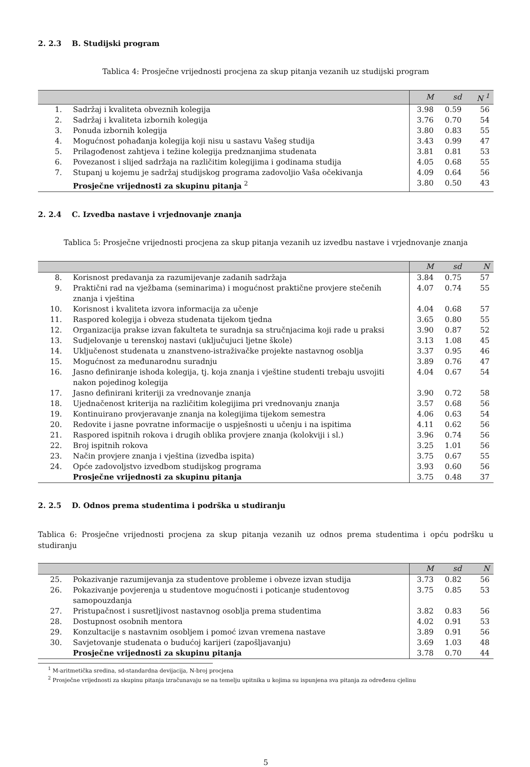2. 2.3 B. Studijski program
Tablica 4: Prosječne vrijednosti procjena za skup pitanja vezanih uz studijski program
| | | M | sd | N <sup>1</sup> |
| --- | --- | --- | --- | --- |
| 1. | Sadržaj i kvaliteta obveznih kolegija | 3.98 | 0.59 | 56 |
| 2. | Sadržaj i kvaliteta izbornih kolegija | 3.76 | 0.70 | 54 |
| 3. | Ponuda izbornih kolegija | 3.80 | 0.83 | 55 |
| 4. | Mogućnost pohađanja kolegija koji nisu u sastavu Vašeg studija | 3.43 | 0.99 | 47 |
| 5. | Prilagođenost zahtjeva i težine kolegija predznanjima studenata | 3.81 | 0.81 | 53 |
| 6. | Povezanost i slijed sadržaja na različitim kolegijima i godinama studija | 4.05 | 0.68 | 55 |
| 7. | Stupanj u kojemu je sadržaj studijskog programa zadovoljio Vaša očekivanja | 4.09 | 0.64 | 56 |
| | Prosječne vrijednosti za skupinu pitanja <sup>2</sup> | 3.80 | 0.50 | 43 |
2. 2.4 C. Izvedba nastave i vrjednovanje znanja
Tablica 5: Prosječne vrijednosti procjena za skup pitanja vezanih uz izvedbu nastave i vrjednovanje znanja
| | | M | sd | N |
| --- | --- | --- | --- | --- |
| 8. | Korisnost predavanja za razumijevanje zadanih sadržaja | 3.84 | 0.75 | 57 |
| 9. | Praktični rad na vježbama (seminarima) i mogućnost praktične provjere stečenih znanja i vještina | 4.07 | 0.74 | 55 |
| 10. | Korisnost i kvaliteta izvora informacija za učenje | 4.04 | 0.68 | 57 |
| 11. | Raspored kolegija i obveza studenata tijekom tjedna | 3.65 | 0.80 | 55 |
| 12. | Organizacija prakse izvan fakulteta te suradnja sa stručnjacima koji rade u praksi | 3.90 | 0.87 | 52 |
| 13. | Sudjelovanje u terenskoj nastavi (uključujuci ljetne škole) | 3.13 | 1.08 | 45 |
| 14. | Uključenost studenata u znanstveno-istraživačke projekte nastavnog osoblja | 3.37 | 0.95 | 46 |
| 15. | Mogućnost za međunarodnu suradnju | 3.89 | 0.76 | 47 |
| 16. | Jasno definiranje ishoda kolegija, tj. koja znanja i vještine studenti trebaju usvojiti nakon pojedinog kolegija | 4.04 | 0.67 | 54 |
| 17. | Jasno definirani kriteriji za vrednovanje znanja | 3.90 | 0.72 | 58 |
| 18. | Ujednačenost kriterija na različitim kolegijima pri vrednovanju znanja | 3.57 | 0.68 | 56 |
| 19. | Kontinuirano provjeravanje znanja na kolegijima tijekom semestra | 4.06 | 0.63 | 54 |
| 20. | Redovite i jasne povratne informacije o uspješnosti u učenju i na ispitima | 4.11 | 0.62 | 56 |
| 21. | Raspored ispitnih rokova i drugih oblika provjere znanja (kolokviji i sl.) | 3.96 | 0.74 | 56 |
| 22. | Broj ispitnih rokova | 3.25 | 1.01 | 56 |
| 23. | Način provjere znanja i vještina (izvedba ispita) | 3.75 | 0.67 | 55 |
| 24. | Opće zadovoljstvo izvedbom studijskog programa | 3.93 | 0.60 | 56 |
| | Prosječne vrijednosti za skupinu pitanja | 3.75 | 0.48 | 37 |
2. 2.5 D. Odnos prema studentima i podrška u studiranju
Tablica 6: Prosječne vrijednosti procjena za skup pitanja vezanih uz odnos prema studentima i opću podršku u studiranju
| | | M | sd | N |
| --- | --- | --- | --- | --- |
| 25. | Pokazivanje razumijevanja za studentove probleme i obveze izvan studija | 3.73 | 0.82 | 56 |
| 26. | Pokazivanje povjerenja u studentove mogućnosti i poticanje studentovog samopouzdanja | 3.75 | 0.85 | 53 |
| 27. | Pristupačnost i susretljivost nastavnog osoblja prema studentima | 3.82 | 0.83 | 56 |
| 28. | Dostupnost osobnih mentora | 4.02 | 0.91 | 53 |
| 29. | Konzultacije s nastavnim osobljem i pomoć izvan vremena nastave | 3.89 | 0.91 | 56 |
| 30. | Savjetovanje studenata o budućoj karijeri (zapošljavanju) | 3.69 | 1.03 | 48 |
| | Prosječne vrijednosti za skupinu pitanja | 3.78 | 0.70 | 44 |
<sup>1</sup> M-aritmetička sredina, sd-standardna devijacija, N-broj procjena
<sup>2</sup> Prosječne vrijednosti za skupinu pitanja izračunavaju se na temelju upitnika u kojima su ispunjena sva pitanja za određenu cjelinu
5